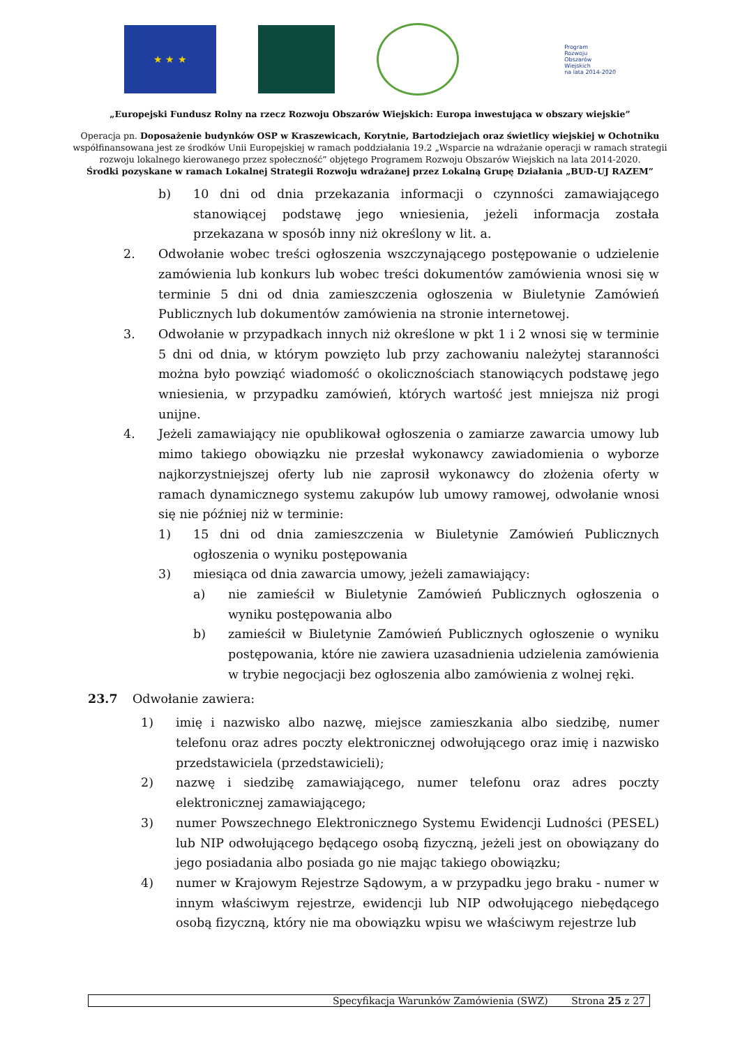★ ★ ★
Program
Rozwoju
Obszarów
Wiejskich
na lata 2014-2020
„Europejski Fundusz Rolny na rzecz Rozwoju Obszarów Wiejskich: Europa inwestująca w obszary wiejskie”
Operacja pn. Doposażenie budynków OSP w Kraszewicach, Korytnie, Bartodziejach oraz świetlicy wiejskiej w Ochotniku
współfinansowana jest ze środków Unii Europejskiej w ramach poddziałania 19.2 „Wsparcie na wdrażanie operacji w ramach strategii
rozwoju lokalnego kierowanego przez społeczność” objętego Programem Rozwoju Obszarów Wiejskich na lata 2014-2020.
Środki pozyskane w ramach Lokalnej Strategii Rozwoju wdrażanej przez Lokalną Grupę Działania „BUD-UJ RAZEM”
b) 10 dni od dnia przekazania informacji o czynności zamawiającego stanowiącej podstawę jego wniesienia, jeżeli informacja została przekazana w sposób inny niż określony w lit. a.
2. Odwołanie wobec treści ogłoszenia wszczynającego postępowanie o udzielenie zamówienia lub konkurs lub wobec treści dokumentów zamówienia wnosi się w terminie 5 dni od dnia zamieszczenia ogłoszenia w Biuletynie Zamówień Publicznych lub dokumentów zamówienia na stronie internetowej.
3. Odwołanie w przypadkach innych niż określone w pkt 1 i 2 wnosi się w terminie 5 dni od dnia, w którym powzięto lub przy zachowaniu należytej staranności można było powziąć wiadomość o okolicznościach stanowiących podstawę jego wniesienia, w przypadku zamówień, których wartość jest mniejsza niż progi unijne.
4. Jeżeli zamawiający nie opublikował ogłoszenia o zamiarze zawarcia umowy lub mimo takiego obowiązku nie przesłał wykonawcy zawiadomienia o wyborze najkorzystniejszej oferty lub nie zaprosił wykonawcy do złożenia oferty w ramach dynamicznego systemu zakupów lub umowy ramowej, odwołanie wnosi się nie później niż w terminie:
1) 15 dni od dnia zamieszczenia w Biuletynie Zamówień Publicznych ogłoszenia o wyniku postępowania
3) miesiąca od dnia zawarcia umowy, jeżeli zamawiający:
a) nie zamieścił w Biuletynie Zamówień Publicznych ogłoszenia o wyniku postępowania albo
b) zamieścił w Biuletynie Zamówień Publicznych ogłoszenie o wyniku postępowania, które nie zawiera uzasadnienia udzielenia zamówienia w trybie negocjacji bez ogłoszenia albo zamówienia z wolnej ręki.
23.7 Odwołanie zawiera:
1) imię i nazwisko albo nazwę, miejsce zamieszkania albo siedzibę, numer telefonu oraz adres poczty elektronicznej odwołującego oraz imię i nazwisko przedstawiciela (przedstawicieli);
2) nazwę i siedzibę zamawiającego, numer telefonu oraz adres poczty elektronicznej zamawiającego;
3) numer Powszechnego Elektronicznego Systemu Ewidencji Ludności (PESEL) lub NIP odwołującego będącego osobą fizyczną, jeżeli jest on obowiązany do jego posiadania albo posiada go nie mając takiego obowiązku;
4) numer w Krajowym Rejestrze Sądowym, a w przypadku jego braku - numer w innym właściwym rejestrze, ewidencji lub NIP odwołującego niebędącego osobą fizyczną, który nie ma obowiązku wpisu we właściwym rejestrze lub
Specyfikacja Warunków Zamówienia (SWZ) Strona 25 z 27